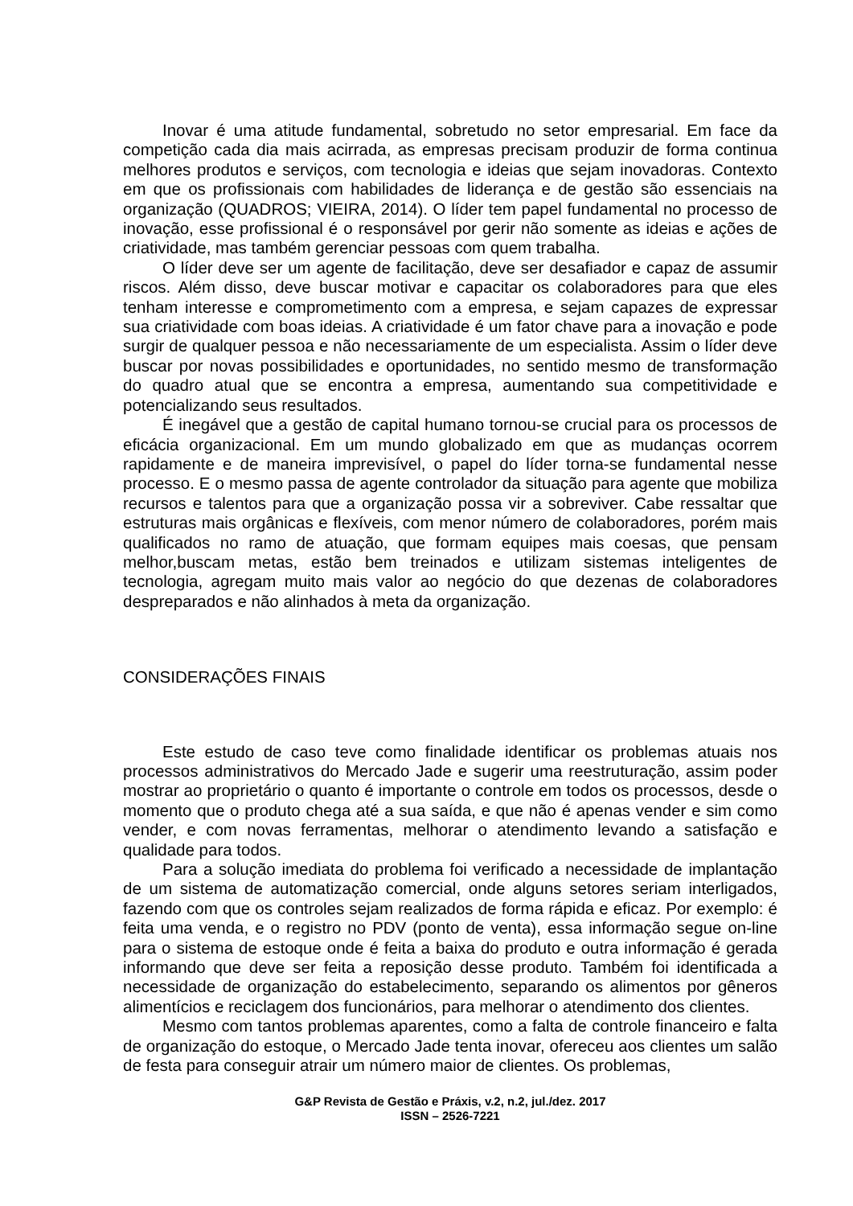Inovar é uma atitude fundamental, sobretudo no setor empresarial. Em face da competição cada dia mais acirrada, as empresas precisam produzir de forma continua melhores produtos e serviços, com tecnologia e ideias que sejam inovadoras. Contexto em que os profissionais com habilidades de liderança e de gestão são essenciais na organização (QUADROS; VIEIRA, 2014). O líder tem papel fundamental no processo de inovação, esse profissional é o responsável por gerir não somente as ideias e ações de criatividade, mas também gerenciar pessoas com quem trabalha.
O líder deve ser um agente de facilitação, deve ser desafiador e capaz de assumir riscos. Além disso, deve buscar motivar e capacitar os colaboradores para que eles tenham interesse e comprometimento com a empresa, e sejam capazes de expressar sua criatividade com boas ideias. A criatividade é um fator chave para a inovação e pode surgir de qualquer pessoa e não necessariamente de um especialista. Assim o líder deve buscar por novas possibilidades e oportunidades, no sentido mesmo de transformação do quadro atual que se encontra a empresa, aumentando sua competitividade e potencializando seus resultados.
É inegável que a gestão de capital humano tornou-se crucial para os processos de eficácia organizacional. Em um mundo globalizado em que as mudanças ocorrem rapidamente e de maneira imprevisível, o papel do líder torna-se fundamental nesse processo. E o mesmo passa de agente controlador da situação para agente que mobiliza recursos e talentos para que a organização possa vir a sobreviver. Cabe ressaltar que estruturas mais orgânicas e flexíveis, com menor número de colaboradores, porém mais qualificados no ramo de atuação, que formam equipes mais coesas, que pensam melhor,buscam metas, estão bem treinados e utilizam sistemas inteligentes de tecnologia, agregam muito mais valor ao negócio do que dezenas de colaboradores despreparados e não alinhados à meta da organização.
CONSIDERAÇÕES FINAIS
Este estudo de caso teve como finalidade identificar os problemas atuais nos processos administrativos do Mercado Jade e sugerir uma reestruturação, assim poder mostrar ao proprietário o quanto é importante o controle em todos os processos, desde o momento que o produto chega até a sua saída, e que não é apenas vender e sim como vender, e com novas ferramentas, melhorar o atendimento levando a satisfação e qualidade para todos.
Para a solução imediata do problema foi verificado a necessidade de implantação de um sistema de automatização comercial, onde alguns setores seriam interligados, fazendo com que os controles sejam realizados de forma rápida e eficaz. Por exemplo: é feita uma venda, e o registro no PDV (ponto de venta), essa informação segue on-line para o sistema de estoque onde é feita a baixa do produto e outra informação é gerada informando que deve ser feita a reposição desse produto. Também foi identificada a necessidade de organização do estabelecimento, separando os alimentos por gêneros alimentícios e reciclagem dos funcionários, para melhorar o atendimento dos clientes.
Mesmo com tantos problemas aparentes, como a falta de controle financeiro e falta de organização do estoque, o Mercado Jade tenta inovar, ofereceu aos clientes um salão de festa para conseguir atrair um número maior de clientes. Os problemas,
G&P Revista de Gestão e Práxis, v.2, n.2, jul./dez. 2017
ISSN – 2526-7221